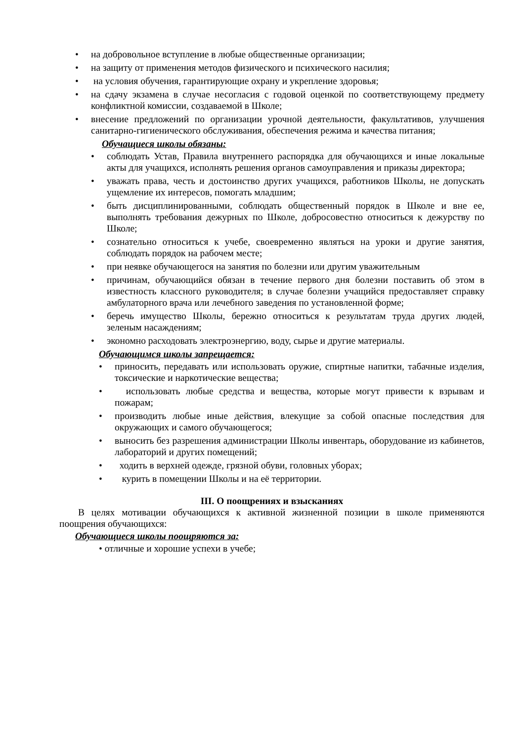• на добровольное вступление в любые общественные организации;
• на защиту от применения методов физического и психического насилия;
• на условия обучения, гарантирующие охрану и укрепление здоровья;
• на сдачу экзамена в случае несогласия с годовой оценкой по соответствующему предмету конфликтной комиссии, создаваемой в Школе;
• внесение предложений по организации урочной деятельности, факультативов, улучшения санитарно-гигиенического обслуживания, обеспечения режима и качества питания;
Обучащиеся школы обязаны:
• соблюдать Устав, Правила внутреннего распорядка для обучающихся и иные локальные акты для учащихся, исполнять решения органов самоуправления и приказы директора;
• уважать права, честь и достоинство других учащихся, работников Школы, не допускать ущемление их интересов, помогать младшим;
• быть дисциплинированными, соблюдать общественный порядок в Школе и вне ее, выполнять требования дежурных по Школе, добросовестно относиться к дежурству по Школе;
• сознательно относиться к учебе, своевременно являться на уроки и другие занятия, соблюдать порядок на рабочем месте;
• при неявке обучающегося на занятия по болезни или другим уважительным
• причинам, обучающийся обязан в течение первого дня болезни поставить об этом в известность классного руководителя; в случае болезни учащийся предоставляет справку амбулаторного врача или лечебного заведения по установленной форме;
• беречь имущество Школы, бережно относиться к результатам труда других людей, зеленым насаждениям;
• экономно расходовать электроэнергию, воду, сырье и другие материалы.
Обучающимся школы запрещается:
• приносить, передавать или использовать оружие, спиртные напитки, табачные изделия, токсические и наркотические вещества;
• использовать любые средства и вещества, которые могут привести к взрывам и пожарам;
• производить любые иные действия, влекущие за собой опасные последствия для окружающих и самого обучающегося;
• выносить без разрешения администрации Школы инвентарь, оборудование из кабинетов, лабораторий и других помещений;
• ходить в верхней одежде, грязной обуви, головных уборах;
• курить в помещении Школы и на её территории.
III. О поощрениях и взысканиях
В целях мотивации обучающихся к активной жизненной позиции в школе применяются поощрения обучающихся:
Обучающиеся школы поощряются за:
• отличные и хорошие успехи в учебе;